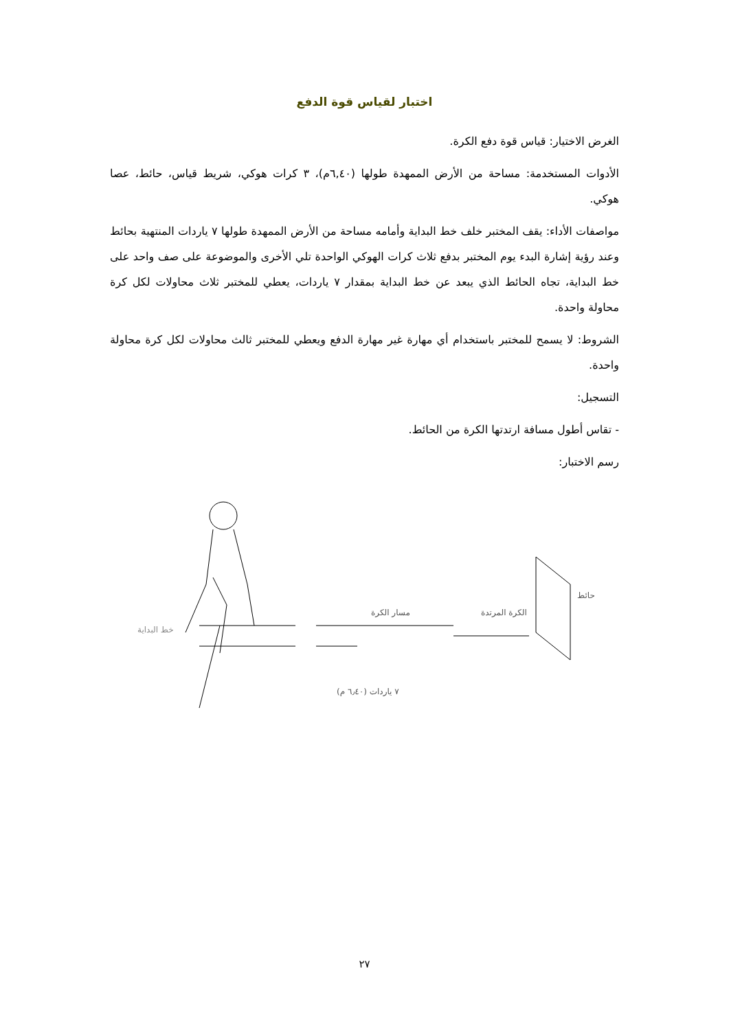اختبار لقياس قوة الدفع
الغرض الاختيار: قياس قوة دفع الكرة.
الأدوات المستخدمة: مساحة من الأرض الممهدة طولها (٦,٤٠م)، ٣ كرات هوكي، شريط قياس، حائط، عصا هوكي.
مواصفات الأداء: يقف المختبر خلف خط البداية وأمامه مساحة من الأرض الممهدة طولها ٧ ياردات المنتهية بحائط وعند رؤية إشارة البدء يوم المختبر بدفع ثلاث كرات الهوكي الواحدة تلي الأخرى والموضوعة على صف واحد على خط البداية، تجاه الحائط الذي يبعد عن خط البداية بمقدار ٧ ياردات، يعطي للمختبر ثلاث محاولات لكل كرة محاولة واحدة.
الشروط: لا يسمح للمختبر باستخدام أي مهارة غير مهارة الدفع ويعطي للمختبر ثالث محاولات لكل كرة محاولة واحدة.
التسجيل:
- تقاس أطول مسافة ارتدتها الكرة من الحائط.
رسم الاختبار:
مسار الكرة
الكرة المرتدة
حائط
خط البداية
٧ ياردات (٦٫٤٠ م)
٢٧